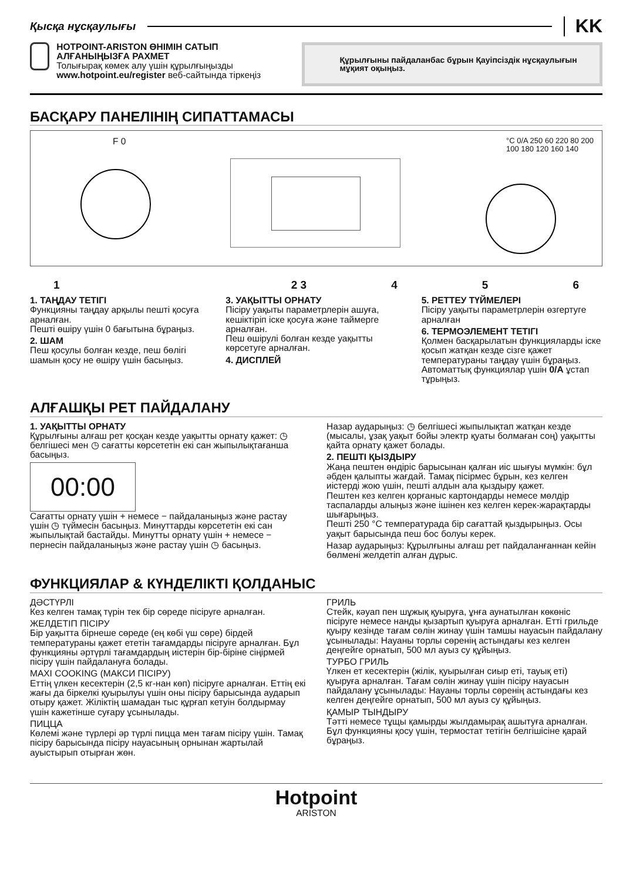Қысқа нұсқаулығы KK
HOTPOINT-ARISTON ӨНІМІН САТЫП АЛҒАНЫҢЫЗҒА РАХМЕТ
Толығырақ көмек алу үшін құрылғыңызды www.hotpoint.eu/register веб-сайтында тіркеңіз
Құрылғыны пайдаланбас бұрын Қауіпсіздік нұсқаулығын мұқият оқыңыз.
БАСҚАРУ ПАНЕЛІНІҢ СИПАТТАМАСЫ
F 0
°C 0/A 250 60 220 80 200 100 180 120 160 140
1 2 3 4 5 6
1. ТАҢДАУ ТЕТІГІ
Функцияны таңдау арқылы пешті қосуға арналған.
Пешті өшіру үшін 0 бағытына бұраңыз.
2. ШАМ
Пеш қосулы болған кезде, пеш бөлігі шамын қосу не өшіру үшін басыңыз.
3. УАҚЫТТЫ ОРНАТУ
Пісіру уақыты параметрлерін ашуға, кешіктіріп іске қосуға және таймерге арналған.
Пеш өшірулі болған кезде уақытты көрсетуге арналған.
4. ДИСПЛЕЙ
5. РЕТТЕУ ТҮЙМЕЛЕРІ
Пісіру уақыты параметрлерін өзгертуге арналған
6. ТЕРМОЭЛЕМЕНТ ТЕТІГІ
Қолмен басқарылатын функцияларды іске қосып жатқан кезде сізге қажет температураны таңдау үшін бұраңыз.
Автоматтық функциялар үшін 0/A ұстап тұрыңыз.
АЛҒАШҚЫ РЕТ ПАЙДАЛАНУ
1. УАҚЫТТЫ ОРНАТУ
Құрылғыны алғаш рет қосқан кезде уақытты орнату қажет: ◷ белгішесі мен ◷ сағатты көрсететін екі сан жыпылықтағанша басыңыз.
00:00
Сағатты орнату үшін + немесе − пайдаланыңыз және растау үшін ◷ түймесін басыңыз. Минуттарды көрсететін екі сан жыпылықтай бастайды. Минутты орнату үшін + немесе − пернесін пайдаланыңыз және растау үшін ◷ басыңыз.
Назар аударыңыз: ◷ белгішесі жыпылықтап жатқан кезде (мысалы, ұзақ уақыт бойы электр қуаты болмаған соң) уақытты қайта орнату қажет болады.
2. ПЕШТІ ҚЫЗДЫРУ
Жаңа пештен өндіріс барысынан қалған иіс шығуы мүмкін: бұл әбден қалыпты жағдай. Тамақ пісірмес бұрын, кез келген иістерді жою үшін, пешті алдын ала қыздыру қажет.
Пештен кез келген қорғаныс картондарды немесе мөлдір таспаларды алыңыз және ішінен кез келген керек-жарақтарды шығарыңыз.
Пешті 250 °C температурада бір сағаттай қыздырыңыз. Осы уақыт барысында пеш бос болуы керек.
Назар аударыңыз: Құрылғыны алғаш рет пайдаланғаннан кейін бөлмені желдетіп алған дұрыс.
ФУНКЦИЯЛАР & КҮНДЕЛІКТІ ҚОЛДАНЫС
ДӘСТҮРЛІ
Кез келген тамақ түрін тек бір сөреде пісіруге арналған.
ЖЕЛДЕТІП ПІСІРУ
Бір уақытта бірнеше сөреде (ең көбі үш сөре) бірдей температураны қажет ететін тағамдарды пісіруге арналған. Бұл функцияны әртүрлі тағамдардың иістерін бір-біріне сіңірмей пісіру үшін пайдалануға болады.
MAXI COOKING (МАКСИ ПІСІРУ)
Еттің үлкен кесектерін (2,5 кг-нан көп) пісіруге арналған. Еттің екі жағы да біркелкі қуырылуы үшін оны пісіру барысында аударып отыру қажет. Жіліктің шамадан тыс құрғап кетуін болдырмау үшін кажетінше суғару ұсынылады.
ПИЦЦА
Көлемі және түрлері әр түрлі пицца мен тағам пісіру үшін. Тамақ пісіру барысында пісіру науасының орнынан жартылай ауыстырып отырған жөн.
ГРИЛЬ
Стейк, кәуап пен шұжық қуыруға, ұнға аунатылған көкөніс пісіруге немесе нанды қызартып қуыруға арналған. Етті грильде қуыру кезінде тағам сөлін жинау үшін тамшы науасын пайдалану ұсынылады: Науаны торлы сөренің астындағы кез келген деңгейге орнатып, 500 мл ауыз су құйыңыз.
ТУРБО ГРИЛЬ
Үлкен ет кесектерін (жілік, қуырылған сиыр еті, тауық еті) қуыруға арналған. Тағам сөлін жинау үшін пісіру науасын пайдалану ұсынылады: Науаны торлы сөренің астындағы кез келген деңгейге орнатып, 500 мл ауыз су құйыңыз.
ҚАМЫР ТЫНДЫРУ
Тәтті немесе тұщы қамырды жылдамырақ ашытуға арналған. Бұл функцияны қосу үшін, термостат тетігін белгішісіне қарай бұраңыз.
Hotpoint
ARISTON